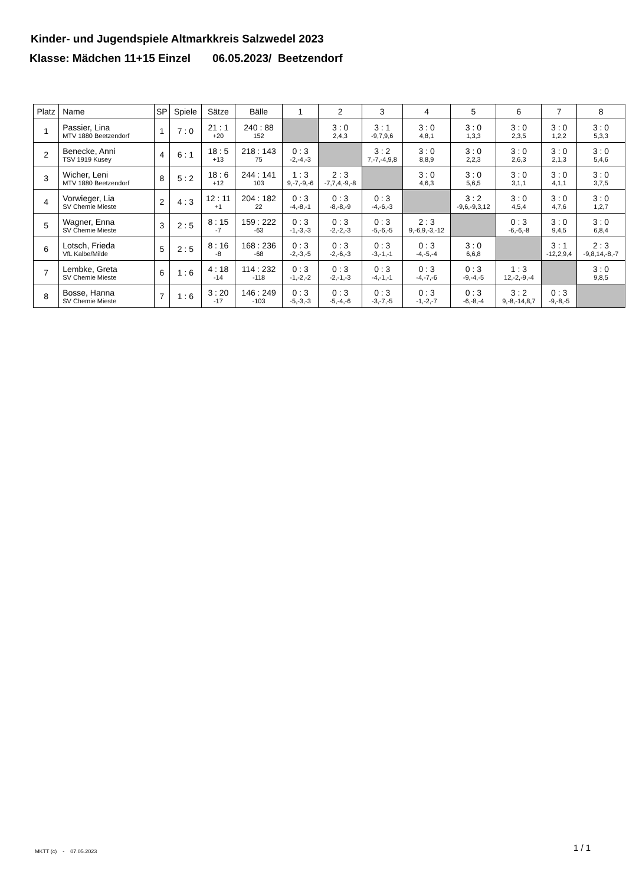Kinder- und Jugendspiele Altmarkkreis Salzwedel 2023
Klasse: Mädchen 11+15 Einzel 06.05.2023/ Beetzendorf
| Platz | Name | SP | Spiele | Sätze | Bälle | 1 | 2 | 3 | 4 | 5 | 6 | 7 | 8 |
| --- | --- | --- | --- | --- | --- | --- | --- | --- | --- | --- | --- | --- | --- |
| 1 | Passier, Lina MTV 1880 Beetzendorf | 1 | 7 : 0 | 21 : 1 +20 | 240 : 88 152 | | 3 : 0 2,4,3 | 3 : 1 -9,7,9,6 | 3 : 0 4,8,1 | 3 : 0 1,3,3 | 3 : 0 2,3,5 | 3 : 0 1,2,2 | 3 : 0 5,3,3 |
| 2 | Benecke, Anni TSV 1919 Kusey | 4 | 6 : 1 | 18 : 5 +13 | 218 : 143 75 | 0 : 3 -2,-4,-3 | | 3 : 2 7,-7,-4,9,8 | 3 : 0 8,8,9 | 3 : 0 2,2,3 | 3 : 0 2,6,3 | 3 : 0 2,1,3 | 3 : 0 5,4,6 |
| 3 | Wicher, Leni MTV 1880 Beetzendorf | 8 | 5 : 2 | 18 : 6 +12 | 244 : 141 103 | 1 : 3 9,-7,-9,-6 | 2 : 3 -7,7,4,-9,-8 | | 3 : 0 4,6,3 | 3 : 0 5,6,5 | 3 : 0 3,1,1 | 3 : 0 4,1,1 | 3 : 0 3,7,5 |
| 4 | Vorwieger, Lia SV Chemie Mieste | 2 | 4 : 3 | 12 : 11 +1 | 204 : 182 22 | 0 : 3 -4,-8,-1 | 0 : 3 -8,-8,-9 | 0 : 3 -4,-6,-3 | | 3 : 2 -9,6,-9,3,12 | 3 : 0 4,5,4 | 3 : 0 4,7,6 | 3 : 0 1,2,7 |
| 5 | Wagner, Enna SV Chemie Mieste | 3 | 2 : 5 | 8 : 15 -7 | 159 : 222 -63 | 0 : 3 -1,-3,-3 | 0 : 3 -2,-2,-3 | 0 : 3 -5,-6,-5 | 2 : 3 9,-6,9,-3,-12 | | 0 : 3 -6,-6,-8 | 3 : 0 9,4,5 | 3 : 0 6,8,4 |
| 6 | Lotsch, Frieda VfL Kalbe/Milde | 5 | 2 : 5 | 8 : 16 -8 | 168 : 236 -68 | 0 : 3 -2,-3,-5 | 0 : 3 -2,-6,-3 | 0 : 3 -3,-1,-1 | 0 : 3 -4,-5,-4 | 3 : 0 6,6,8 | | 3 : 1 -12,2,9,4 | 2 : 3 -9,8,14,-8,-7 |
| 7 | Lembke, Greta SV Chemie Mieste | 6 | 1 : 6 | 4 : 18 -14 | 114 : 232 -118 | 0 : 3 -1,-2,-2 | 0 : 3 -2,-1,-3 | 0 : 3 -4,-1,-1 | 0 : 3 -4,-7,-6 | 0 : 3 -9,-4,-5 | 1 : 3 12,-2,-9,-4 | | 3 : 0 9,8,5 |
| 8 | Bosse, Hanna SV Chemie Mieste | 7 | 1 : 6 | 3 : 20 -17 | 146 : 249 -103 | 0 : 3 -5,-3,-3 | 0 : 3 -5,-4,-6 | 0 : 3 -3,-7,-5 | 0 : 3 -1,-2,-7 | 0 : 3 -6,-8,-4 | 3 : 2 9,-8,-14,8,7 | 0 : 3 -9,-8,-5 | |
MKTT (c) - 07.05.2023 1 / 1